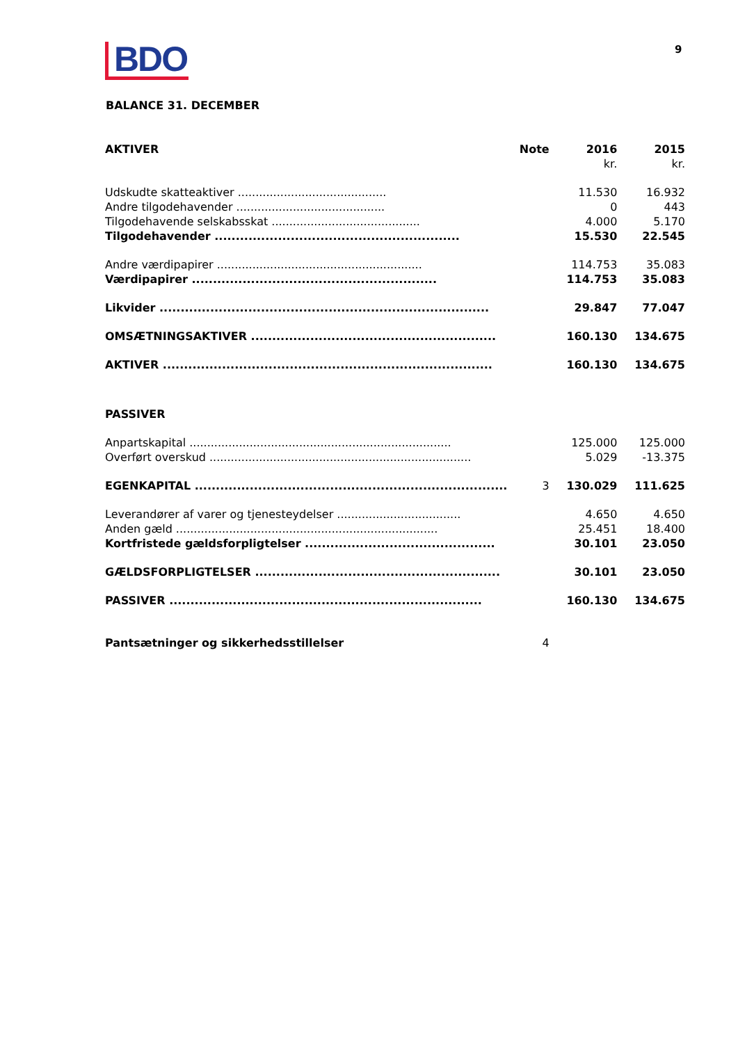BDO 9
BALANCE 31. DECEMBER
| AKTIVER | Note | 2016 | 2015 |
| --- | --- | --- | --- |
| | | kr. | kr. |
| Udskudte skatteaktiver .......................................... | | 11.530 | 16.932 |
| Andre tilgodehavender .......................................... | | 0 | 443 |
| Tilgodehavende selskabsskat .......................................... | | 4.000 | 5.170 |
| Tilgodehavender .......................................................... | | 15.530 | 22.545 |
| Andre værdipapirer .......................................................... | | 114.753 | 35.083 |
| Værdipapirer .......................................................... | | 114.753 | 35.083 |
| Likvider .............................................................................. | | 29.847 | 77.047 |
| OMSÆTNINGSAKTIVER .......................................................... | | 160.130 | 134.675 |
| AKTIVER .............................................................................. | | 160.130 | 134.675 |
| PASSIVER | | | |
| Anpartskapital .......................................................................... | | 125.000 | 125.000 |
| Overført overskud .......................................................................... | | 5.029 | -13.375 |
| EGENKAPITAL .......................................................................... | 3 | 130.029 | 111.625 |
| Leverandører af varer og tjenesteydelser ................................... | | 4.650 | 4.650 |
| Anden gæld .......................................................................... | | 25.451 | 18.400 |
| Kortfristede gældsforpligtelser ............................................. | | 30.101 | 23.050 |
| GÆLDSFORPLIGTELSER .......................................................... | | 30.101 | 23.050 |
| PASSIVER .......................................................................... | | 160.130 | 134.675 |
| Pantsætninger og sikkerhedsstillelser | 4 | | |